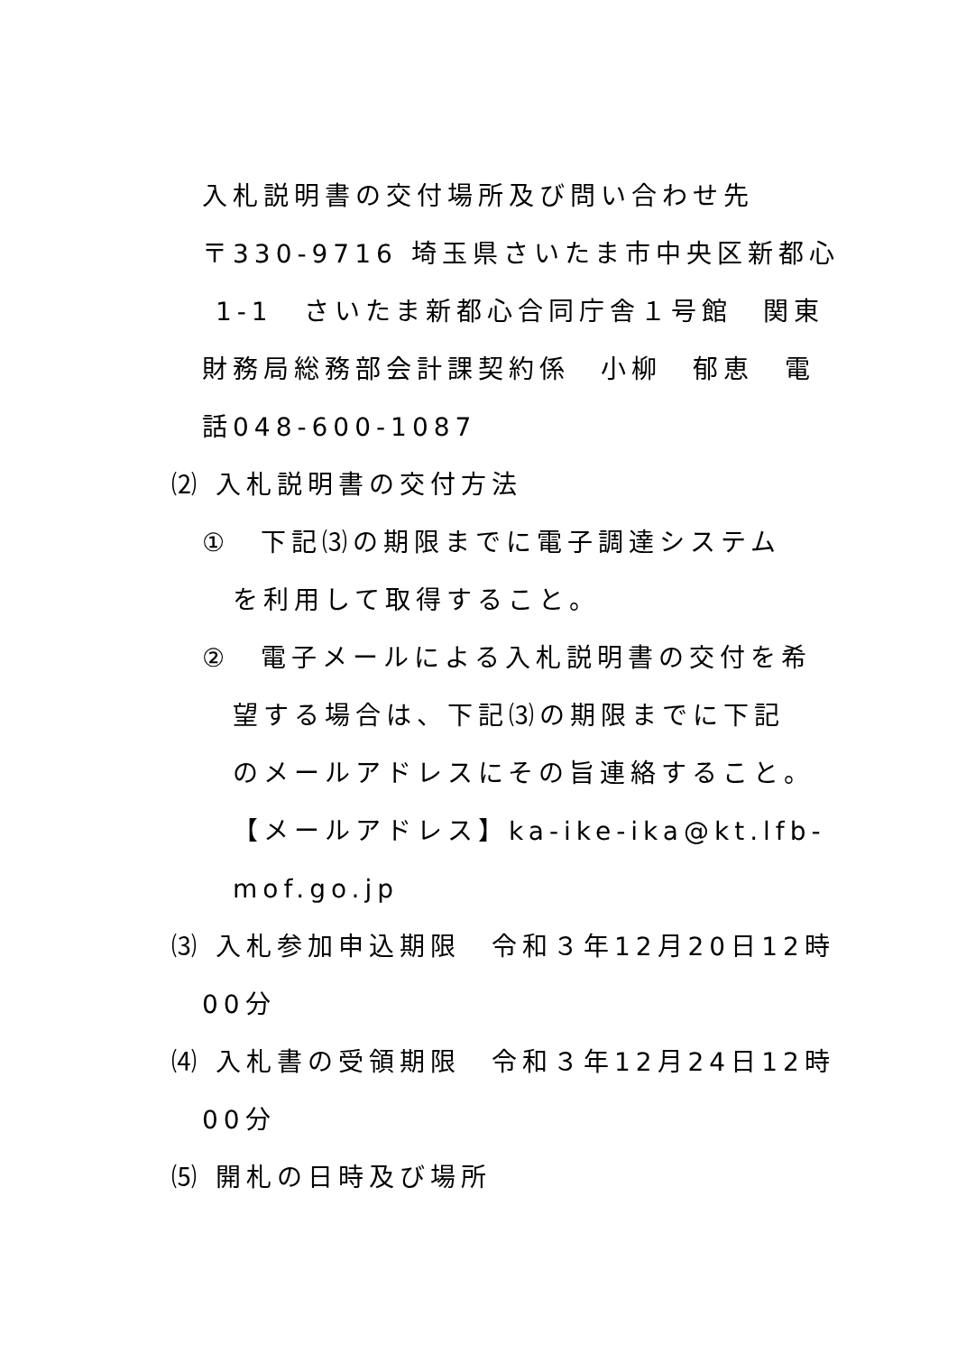入札説明書の交付場所及び問い合わせ先
〒330-9716 埼玉県さいたま市中央区新都心
1-1　さいたま新都心合同庁舎１号館　関東
財務局総務部会計課契約係　小柳　郁恵　電
話048-600-1087
⑵ 入札説明書の交付方法
①　下記⑶の期限までに電子調達システム
を利用して取得すること。
②　電子メールによる入札説明書の交付を希
望する場合は、下記⑶の期限までに下記
のメールアドレスにその旨連絡すること。
【メールアドレス】ka-ike-ika@kt.lfb-
mof.go.jp
⑶ 入札参加申込期限　令和３年12月20日12時
00分
⑷ 入札書の受領期限　令和３年12月24日12時
00分
⑸ 開札の日時及び場所